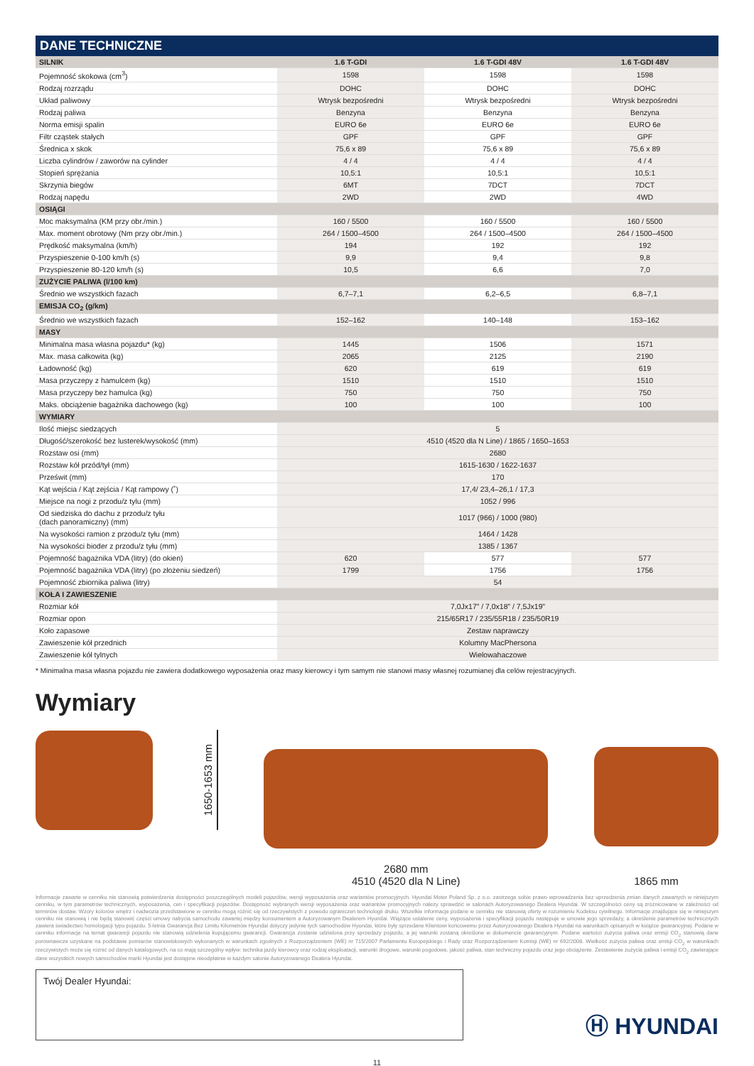DANE TECHNICZNE
| SILNIK | 1.6 T-GDI | 1.6 T-GDI 48V | 1.6 T-GDI 48V |
| --- | --- | --- | --- |
| Pojemność skokowa (cm<sup>3</sup>) | 1598 | 1598 | 1598 |
| Rodzaj rozrządu | DOHC | DOHC | DOHC |
| Układ paliwowy | Wtrysk bezpośredni | Wtrysk bezpośredni | Wtrysk bezpośredni |
| Rodzaj paliwa | Benzyna | Benzyna | Benzyna |
| Norma emisji spalin | EURO 6e | EURO 6e | EURO 6e |
| Filtr cząstek stałych | GPF | GPF | GPF |
| Średnica x skok | 75,6 x 89 | 75,6 x 89 | 75,6 x 89 |
| Liczba cylindrów / zaworów na cylinder | 4 / 4 | 4 / 4 | 4 / 4 |
| Stopień sprężania | 10,5:1 | 10,5:1 | 10,5:1 |
| Skrzynia biegów | 6MT | 7DCT | 7DCT |
| Rodzaj napędu | 2WD | 2WD | 4WD |
| OSIĄGI | | | |
| Moc maksymalna (KM przy obr./min.) | 160 / 5500 | 160 / 5500 | 160 / 5500 |
| Max. moment obrotowy (Nm przy obr./min.) | 264 / 1500–4500 | 264 / 1500–4500 | 264 / 1500–4500 |
| Prędkość maksymalna (km/h) | 194 | 192 | 192 |
| Przyspieszenie 0-100 km/h (s) | 9,9 | 9,4 | 9,8 |
| Przyspieszenie 80-120 km/h (s) | 10,5 | 6,6 | 7,0 |
| ZUŻYCIE PALIWA (l/100 km) | | | |
| Średnio we wszystkich fazach | 6,7–7,1 | 6,2–6,5 | 6,8–7,1 |
| EMISJA CO<sub>2</sub> (g/km) | | | |
| Średnio we wszystkich fazach | 152–162 | 140–148 | 153–162 |
| MASY | | | |
| Minimalna masa własna pojazdu* (kg) | 1445 | 1506 | 1571 |
| Max. masa całkowita (kg) | 2065 | 2125 | 2190 |
| Ładowność (kg) | 620 | 619 | 619 |
| Masa przyczepy z hamulcem (kg) | 1510 | 1510 | 1510 |
| Masa przyczepy bez hamulca (kg) | 750 | 750 | 750 |
| Maks. obciążenie bagażnika dachowego (kg) | 100 | 100 | 100 |
| WYMIARY | | | |
| Ilość miejsc siedzących | 5 | | |
| Długość/szerokość bez lusterek/wysokość (mm) | 4510 (4520 dla N Line) / 1865 / 1650–1653 | | |
| Rozstaw osi (mm) | 2680 | | |
| Rozstaw kół przód/tył (mm) | 1615-1630 / 1622-1637 | | |
| Prześwit (mm) | 170 | | |
| Kąt wejścia / Kąt zejścia / Kąt rampowy (˚) | 17,4/ 23,4–26,1 / 17,3 | | |
| Miejsce na nogi z przodu/z tylu (mm) | 1052 / 996 | | |
| Od siedziska do dachu z przodu/z tyłu (dach panoramiczny) (mm) | 1017 (966) / 1000 (980) | | |
| Na wysokości ramion z przodu/z tyłu (mm) | 1464 / 1428 | | |
| Na wysokości bioder z przodu/z tyłu (mm) | 1385 / 1367 | | |
| Pojemność bagażnika VDA (litry) (do okien) | 620 | 577 | 577 |
| Pojemność bagażnika VDA (litry) (po złożeniu siedzeń) | 1799 | 1756 | 1756 |
| Pojemność zbiornika paliwa (litry) | 54 | | |
| KOŁA I ZAWIESZENIE | | | |
| Rozmiar kół | 7,0Jx17” / 7,0x18” / 7,5Jx19” | | |
| Rozmiar opon | 215/65R17 / 235/55R18 / 235/50R19 | | |
| Koło zapasowe | Zestaw naprawczy | | |
| Zawieszenie kół przednich | Kolumny MacPhersona | | |
| Zawieszenie kół tylnych | Wielowahaczowe | | |
* Minimalna masa własna pojazdu nie zawiera dodatkowego wyposażenia oraz masy kierowcy i tym samym nie stanowi masy własnej rozumianej dla celów rejestracyjnych.
Wymiary
1650-1653 mm
2680 mm
4510 (4520 dla N Line)
1865 mm
Informacje zawarte w cenniku nie stanowią potwierdzenia dostępności poszczególnych modeli pojazdów, wersji wyposażenia oraz wariantów promocyjnych. Hyundai Motor Poland Sp. z o.o. zastrzega sobie prawo wprowadzenia bez uprzedzenia zmian danych zawartych w niniejszym cenniku, w tym parametrów technicznych, wyposażenia, cen i specyfikacji pojazdów. Dostępność wybranych wersji wyposażenia oraz wariantów promocyjnych należy sprawdzić w salonach Autoryzowanego Dealera Hyundai. W szczególności ceny są zróżnicowane w zależności od terminów dostaw. Wzory kolorów wnętrz i nadwozia przedstawione w cenniku mogą różnić się od rzeczywistych z powodu ograniczeń technologii druku. Wszelkie informacje podane w cenniku nie stanowią oferty w rozumieniu Kodeksu cywilnego. Informacje znajdujące się w niniejszym cenniku nie stanowią i nie będą stanowić części umowy nabycia samochodu zawartej między konsumentem a Autoryzowanym Dealerem Hyundai. Wiążące ustalenie ceny, wyposażenia i specyfikacji pojazdu następuje w umowie jego sprzedaży, a określenie parametrów technicznych zawiera świadectwo homologacji typu pojazdu. 5-letnia Gwarancja Bez Limitu Kilometrów Hyundai dotyczy jedynie tych samochodów Hyundai, które były sprzedane Klientowi końcowemu przez Autoryzowanego Dealera Hyundai na warunkach opisanych w książce gwarancyjnej. Podane w cenniku informacje na temat gwarancji pojazdu nie stanowią udzielenia kupującemu gwarancji. Gwarancja zostanie udzielona przy sprzedaży pojazdu, a jej warunki zostaną określone w dokumencie gwarancyjnym. Podane wartości zużycia paliwa oraz emisji CO<sub>2</sub> stanowią dane porównawcze uzyskane na podstawie pomiarów stanowiskowych wykonanych w warunkach zgodnych z Rozporządzeniem (WE) nr 715/2007 Parlamentu Europejskiego i Rady oraz Rozporządzeniem Komisji (WE) nr 692/2008. Wielkość zużycia paliwa oraz emisji CO<sub>2</sub> w warunkach rzeczywistych może się różnić od danych katalogowych, na co mają szczególny wpływ: technika jazdy kierowcy oraz rodzaj eksploatacji, warunki drogowe, warunki pogodowe, jakość paliwa, stan techniczny pojazdu oraz jego obciążenie. Zestawienie zużycia paliwa i emisji CO<sub>2</sub> zawierające dane wszystkich nowych samochodów marki Hyundai jest dostępne nieodpłatnie w każdym salonie Autoryzowanego Dealera Hyundai.
Twój Dealer Hyundai:
Ⓗ HYUNDAI
11